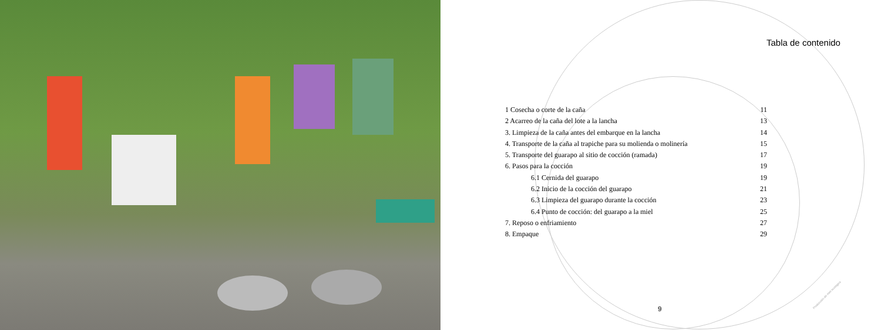Tabla de contenido
1 Cosecha o corte de la caña 11
2 Acarreo de la caña del lote a la lancha 13
3. Limpieza de la caña antes del embarque en la lancha 14
4. Transporte de la caña al trapiche para su molienda o molinería 15
5. Transporte del guarapo al sitio de cocción (ramada) 17
6. Pasos para la cocción 19
6.1 Cernida del guarapo 19
6.2 Inicio de la cocción del guarapo 21
6.3 Limpieza del guarapo durante la cocción 23
6.4 Punto de cocción: del guarapo a la miel 25
7. Reposo o enfriamiento 27
8. Empaque 29
Producción de miel ecológica
9